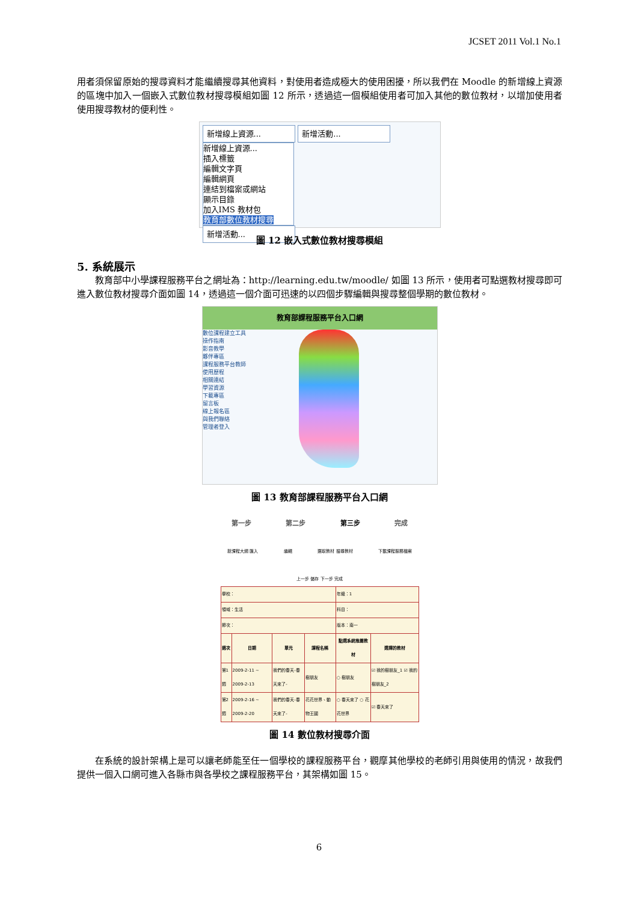JCSET 2011 Vol.1 No.1
用者須保留原始的搜尋資料才能繼續搜尋其他資料，對使用者造成極大的使用困擾，所以我們在 Moodle 的新增線上資源的區塊中加入一個嵌入式數位教材搜尋模組如圖 12 所示，透過這一個模組使用者可加入其他的數位教材，以增加使用者使用搜尋教材的便利性。
新增線上資源... 新增活動...
新增線上資源...
插入標籤
編輯文字頁
編輯網頁
連結到檔案或網站
顯示目錄
加入IMS 教材包
教育部數位教材搜尋
新增活動...
圖 12 嵌入式數位教材搜尋模組
5. 系統展示
教育部中小學課程服務平台之網址為：http://learning.edu.tw/moodle/ 如圖 13 所示，使用者可點選教材搜尋即可進入數位教材搜尋介面如圖 14，透過這一個介面可迅速的以四個步驟編輯與搜尋整個學期的數位教材。
教育部課程服務平台入口網
數位課程建立工具
操作指南
影音教學
夥伴專區
課程服務平台教師使用歷程
相關連結
學習資源
下載專區
留言板
線上報名區
與我們聯絡
管理者登入
圖 13 教育部課程服務平台入口網
第一步 第二步 第三步 完成
新課程大綱 匯入 編輯 選取教材 搜尋教材 下載課程服務檔案
上一步 儲存 下一步 完成
| 學校： | | | | 年級：1 | |
| 領域：生活 | | | | 科目： | |
| 節次： | | | | 版本：南一 | |
| 週次 | 日期 | 單元 | 課程名稱 | 點選系統推薦教材 | 選擇的教材 |
| 第1週 | 2009-2-11 ~ 2009-2-13 | 我們的春天-春天來了- | 樹朋友 | ○ 樹朋友 | ☑ 我的樹朋友_1 ☑ 我的樹朋友_2 |
| 第2週 | 2009-2-16 ~ 2009-2-20 | 我們的春天-春天來了- | 花花世界、動物王國 | ○ 春天來了 ○ 花花世界 | ☑ 春天來了 |
圖 14 數位教材搜尋介面
在系統的設計架構上是可以讓老師能至任一個學校的課程服務平台，觀摩其他學校的老師引用與使用的情況，故我們提供一個入口網可進入各縣市與各學校之課程服務平台，其架構如圖 15。
6